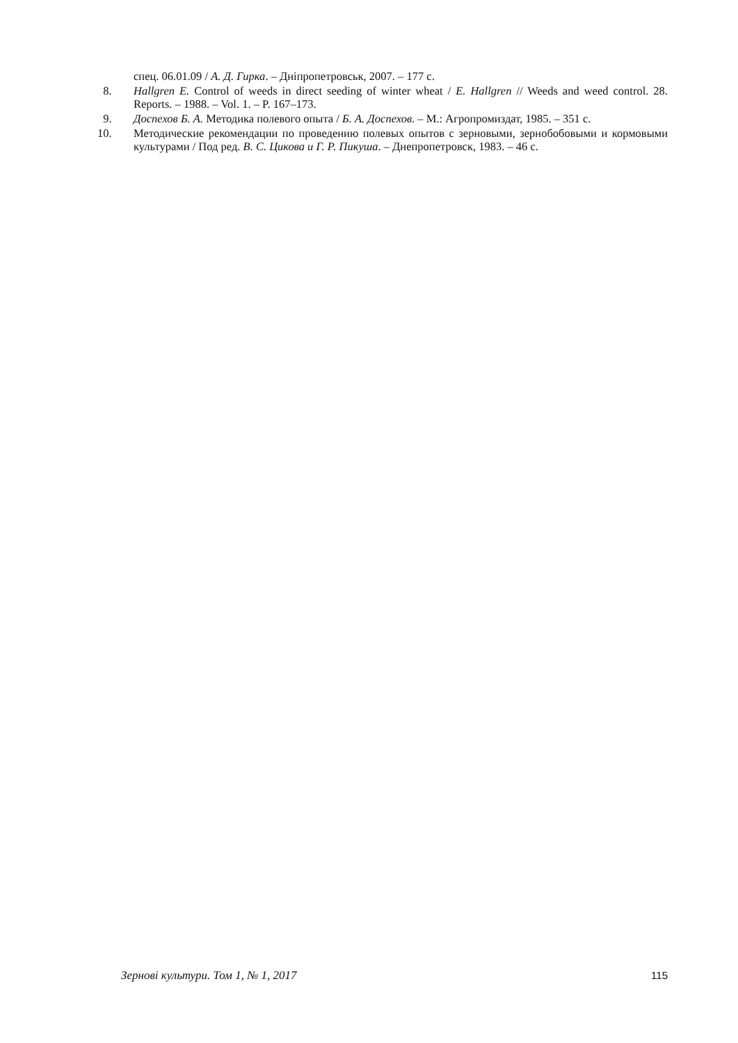спец. 06.01.09 / А. Д. Гирка. – Дніпропетровськ, 2007. – 177 с.
8. Hallgren E. Control of weeds in direct seeding of winter wheat / E. Hallgren // Weeds and weed control. 28. Reports. – 1988. – Vol. 1. – P. 167–173.
9. Доспехов Б. А. Методика полевого опыта / Б. А. Доспехов. – М.: Агропромиздат, 1985. – 351 с.
10. Методические рекомендации по проведению полевых опытов с зерновыми, зернобобо­выми и кормовыми культурами / Под ред. В. С. Цикова и Г. Р. Пикуша. – Днепропетровск, 1983. – 46 с.
Зернові культури. Том 1, № 1, 2017 115